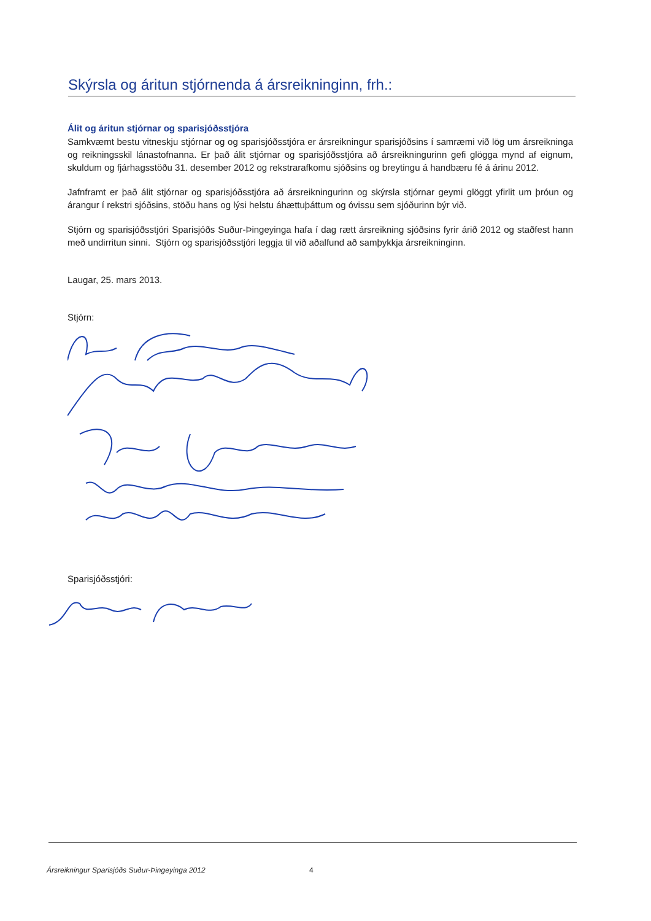Skýrsla og áritun stjórnenda á ársreikninginn, frh.:
Álit og áritun stjórnar og sparisjóðsstjóra
Samkvæmt bestu vitneskju stjórnar og og sparisjóðsstjóra er ársreikningur sparisjóðsins í samræmi við lög um ársreikninga og reikningsskil lánastofnanna. Er það álit stjórnar og sparisjóðsstjóra að ársreikningurinn gefi glögga mynd af eignum, skuldum og fjárhagsstöðu 31. desember 2012 og rekstrarafkomu sjóðsins og breytingu á handbæru fé á árinu 2012.
Jafnframt er það álit stjórnar og sparisjóðsstjóra að ársreikningurinn og skýrsla stjórnar geymi glöggt yfirlit um þróun og árangur í rekstri sjóðsins, stöðu hans og lýsi helstu áhættuþáttum og óvissu sem sjóðurinn býr við.
Stjórn og sparisjóðsstjóri Sparisjóðs Suður-Þingeyinga hafa í dag rætt ársreikning sjóðsins fyrir árið 2012 og staðfest hann með undirritun sinni. Stjórn og sparisjóðsstjóri leggja til við aðalfund að samþykkja ársreikninginn.
Laugar, 25. mars 2013.
Stjórn:
Sparisjóðsstjóri:
Ársreikningur Sparisjóðs Suður-Þingeyinga 2012 4